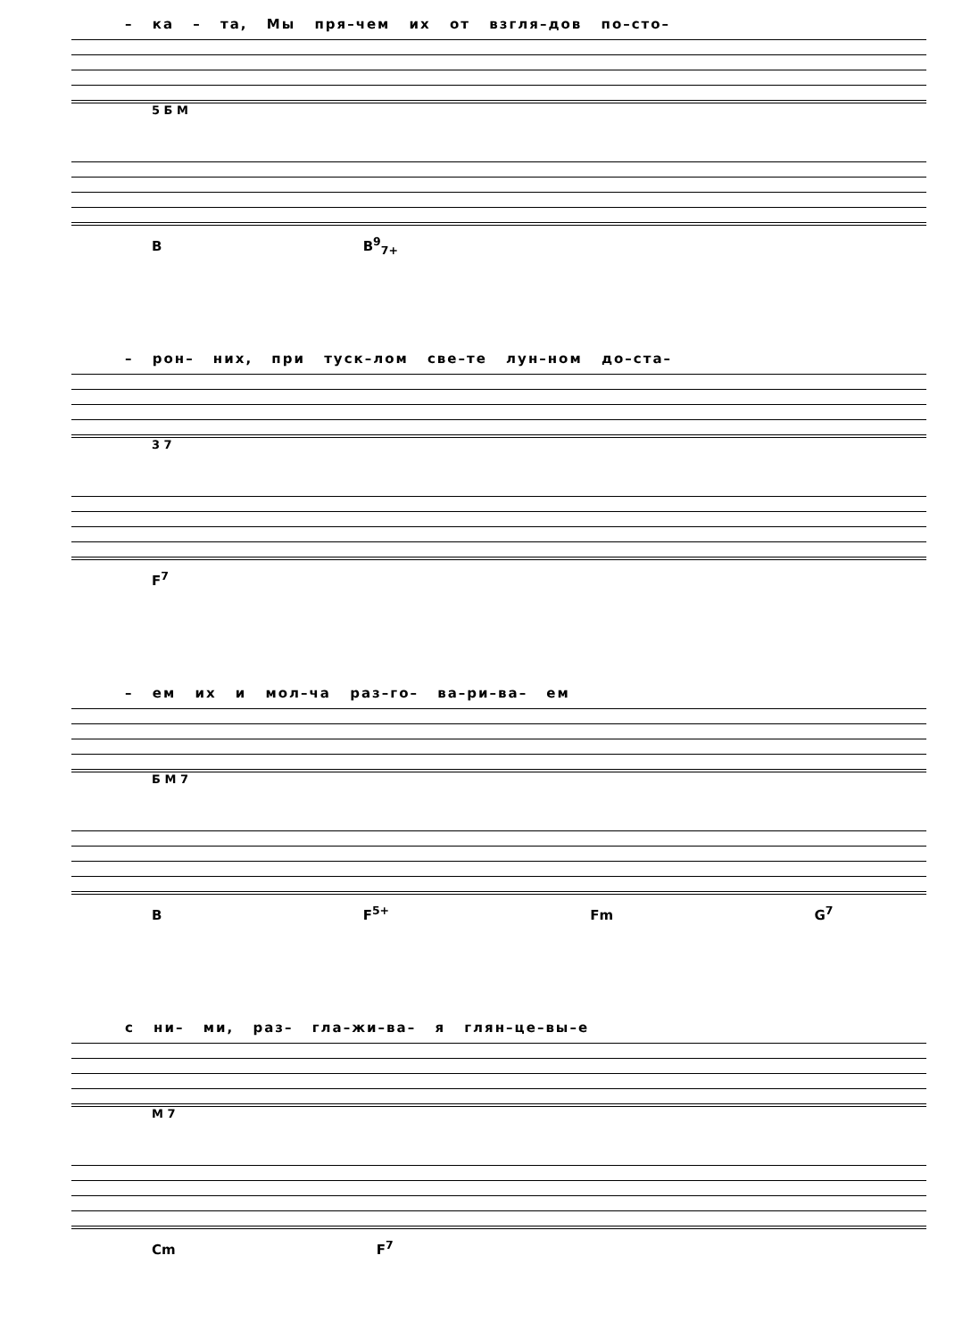– ка – та, Мы пря–чем их от взгля–дов по–сто–
5 Б М
B B<sup>9</sup><sub>7+</sub>
– рон– них, при туск–лом све–те лун–ном до–ста–
3 7
F<sup>7</sup>
– ем их и мол–ча раз–го– ва–ри–ва– ем
Б М 7
B F<sup>5+</sup> Fm G<sup>7</sup>
с ни– ми, раз– гла–жи–ва– я глян–це–вы–е
М 7
Cm F<sup>7</sup>